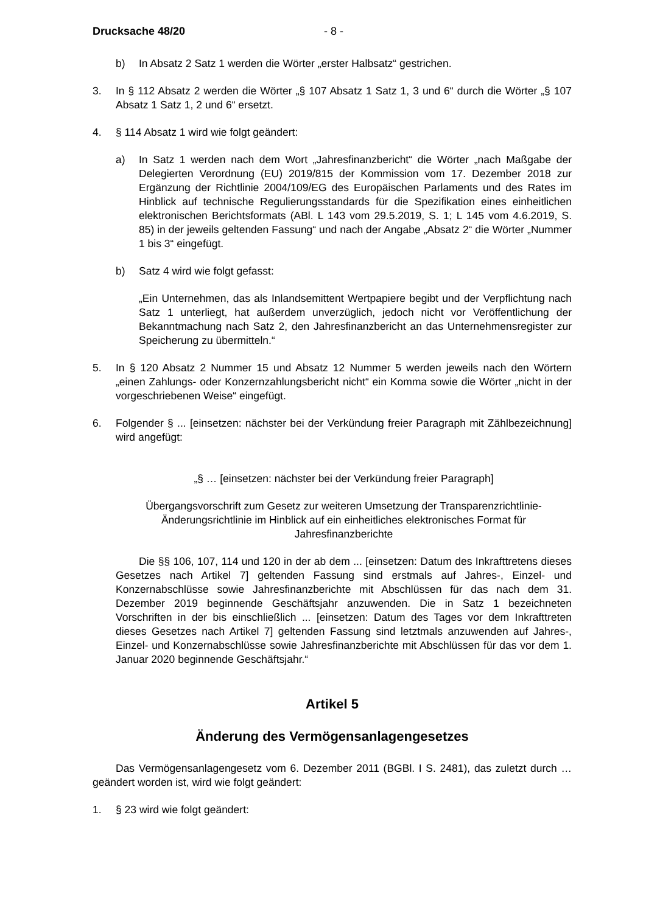Drucksache 48/20 - 8 -
b) In Absatz 2 Satz 1 werden die Wörter „erster Halbsatz“ gestrichen.
3. In § 112 Absatz 2 werden die Wörter „§ 107 Absatz 1 Satz 1, 3 und 6“ durch die Wörter „§ 107 Absatz 1 Satz 1, 2 und 6“ ersetzt.
4. § 114 Absatz 1 wird wie folgt geändert:
a) In Satz 1 werden nach dem Wort „Jahresfinanzbericht“ die Wörter „nach Maßgabe der Delegierten Verordnung (EU) 2019/815 der Kommission vom 17. Dezember 2018 zur Ergänzung der Richtlinie 2004/109/EG des Europäischen Parlaments und des Rates im Hinblick auf technische Regulierungsstandards für die Spezifikation eines einheitlichen elektronischen Berichtsformats (ABl. L 143 vom 29.5.2019, S. 1; L 145 vom 4.6.2019, S. 85) in der jeweils geltenden Fassung“ und nach der Angabe „Absatz 2“ die Wörter „Nummer 1 bis 3“ eingefügt.
b) Satz 4 wird wie folgt gefasst:
„Ein Unternehmen, das als Inlandsemittent Wertpapiere begibt und der Verpflichtung nach Satz 1 unterliegt, hat außerdem unverzüglich, jedoch nicht vor Veröffentlichung der Bekanntmachung nach Satz 2, den Jahresfinanzbericht an das Unternehmensregister zur Speicherung zu übermitteln.“
5. In § 120 Absatz 2 Nummer 15 und Absatz 12 Nummer 5 werden jeweils nach den Wörtern „einen Zahlungs- oder Konzernzahlungsbericht nicht“ ein Komma sowie die Wörter „nicht in der vorgeschriebenen Weise“ eingefügt.
6. Folgender § ... [einsetzen: nächster bei der Verkündung freier Paragraph mit Zählbezeichnung] wird angefügt:
„§ … [einsetzen: nächster bei der Verkündung freier Paragraph]
Übergangsvorschrift zum Gesetz zur weiteren Umsetzung der Transparenzrichtlinie-Änderungsrichtlinie im Hinblick auf ein einheitliches elektronisches Format für Jahresfinanzberichte
Die §§ 106, 107, 114 und 120 in der ab dem ... [einsetzen: Datum des Inkrafttretens dieses Gesetzes nach Artikel 7] geltenden Fassung sind erstmals auf Jahres-, Einzel- und Konzernabschlüsse sowie Jahresfinanzberichte mit Abschlüssen für das nach dem 31. Dezember 2019 beginnende Geschäftsjahr anzuwenden. Die in Satz 1 bezeichneten Vorschriften in der bis einschließlich ... [einsetzen: Datum des Tages vor dem Inkrafttreten dieses Gesetzes nach Artikel 7] geltenden Fassung sind letztmals anzuwenden auf Jahres-, Einzel- und Konzernabschlüsse sowie Jahresfinanzberichte mit Abschlüssen für das vor dem 1. Januar 2020 beginnende Geschäftsjahr.“
Artikel 5
Änderung des Vermögensanlagengesetzes
Das Vermögensanlagengesetz vom 6. Dezember 2011 (BGBl. I S. 2481), das zuletzt durch … geändert worden ist, wird wie folgt geändert:
1. § 23 wird wie folgt geändert: